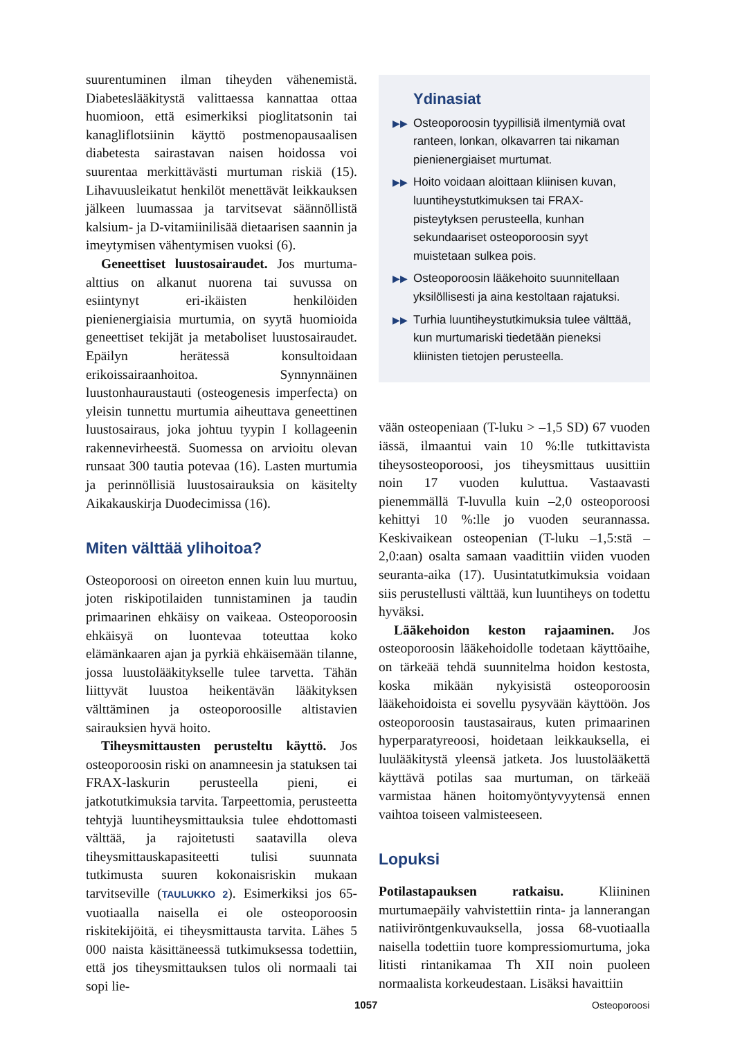suurentuminen ilman tiheyden vähenemistä. Diabeteslääkitystä valittaessa kannattaa ottaa huomioon, että esimerkiksi pioglitatsonin tai kanagliflotsiinin käyttö postmenopausaalisen diabetesta sairastavan naisen hoidossa voi suurentaa merkittävästi murtuman riskiä (15). Lihavuusleikatut henkilöt menettävät leikkauksen jälkeen luumassaa ja tarvitsevat säännöllistä kalsium- ja D-vitamiinilisää dietaarisen saannin ja imeytymisen vähentymisen vuoksi (6).
Geneettiset luustosairaudet. Jos murtuma-alttius on alkanut nuorena tai suvussa on esiintynyt eri-ikäisten henkilöiden pienienergiaisia murtumia, on syytä huomioida geneettiset tekijät ja metaboliset luustosairaudet. Epäilyn herätessä konsultoidaan erikoissairaanhoitoa. Synnynnäinen luustonhauraustauti (osteogenesis imperfecta) on yleisin tunnettu murtumia aiheuttava geneettinen luustosairaus, joka johtuu tyypin I kollageenin rakennevirheestä. Suomessa on arvioitu olevan runsaat 300 tautia potevaa (16). Lasten murtumia ja perinnöllisiä luustosairauksia on käsitelty Aikakauskirja Duodecimissa (16).
Miten välttää ylihoitoa?
Osteoporoosi on oireeton ennen kuin luu murtuu, joten riskipotilaiden tunnistaminen ja taudin primaarinen ehkäisy on vaikeaa. Osteoporoosin ehkäisyä on luontevaa toteuttaa koko elämänkaaren ajan ja pyrkiä ehkäisemään tilanne, jossa luustolääkitykselle tulee tarvetta. Tähän liittyvät luustoa heikentävän lääkityksen välttäminen ja osteoporoosille altistavien sairauksien hyvä hoito.
Tiheysmittausten perusteltu käyttö. Jos osteoporoosin riski on anamneesin ja statuksen tai FRAX-laskurin perusteella pieni, ei jatkotutkimuksia tarvita. Tarpeettomia, perusteetta tehtyjä luuntiheysmittauksia tulee ehdottomasti välttää, ja rajoitetusti saatavilla oleva tiheysmittauskapasiteetti tulisi suunnata tutkimusta suuren kokonaisriskin mukaan tarvitseville (TAULUKKO 2). Esimerkiksi jos 65-vuotiaalla naisella ei ole osteoporoosin riskitekijöitä, ei tiheysmittausta tarvita. Lähes 5 000 naista käsittäneessä tutkimuksessa todettiin, että jos tiheysmittauksen tulos oli normaali tai sopi lie-
Ydinasiat
▶▶ Osteoporoosin tyypillisiä ilmentymiä ovat ranteen, lonkan, olkavarren tai nikaman pienienergiaiset murtumat.
▶▶ Hoito voidaan aloittaan kliinisen kuvan, luuntiheystutkimuksen tai FRAX-pisteytyksen perusteella, kunhan sekundaariset osteoporoosin syyt muistetaan sulkea pois.
▶▶ Osteoporoosin lääkehoito suunnitellaan yksilöllisesti ja aina kestoltaan rajatuksi.
▶▶ Turhia luuntiheystutkimuksia tulee välttää, kun murtumariski tiedetään pieneksi kliinisten tietojen perusteella.
vään osteopeniaan (T-luku > –1,5 SD) 67 vuoden iässä, ilmaantui vain 10 %:lle tutkittavista tiheysosteoporoosi, jos tiheysmittaus uusittiin noin 17 vuoden kuluttua. Vastaavasti pienemmällä T-luvulla kuin –2,0 osteoporoosi kehittyi 10 %:lle jo vuoden seurannassa. Keskivaikean osteopenian (T-luku –1,5:stä –2,0:aan) osalta samaan vaadittiin viiden vuoden seuranta-aika (17). Uusintatutkimuksia voidaan siis perustellusti välttää, kun luuntiheys on todettu hyväksi.
Lääkehoidon keston rajaaminen. Jos osteoporoosin lääkehoidolle todetaan käyttöaihe, on tärkeää tehdä suunnitelma hoidon kestosta, koska mikään nykyisistä osteoporoosin lääkehoidoista ei sovellu pysyvään käyttöön. Jos osteoporoosin taustasairaus, kuten primaarinen hyperparatyreoosi, hoidetaan leikkauksella, ei luulääkitystä yleensä jatketa. Jos luustolääkettä käyttävä potilas saa murtuman, on tärkeää varmistaa hänen hoitomyöntyvyytensä ennen vaihtoa toiseen valmisteeseen.
Lopuksi
Potilastapauksen ratkaisu. Kliininen murtumaepäily vahvistettiin rinta- ja lannerangan natiiviröntgenkuvauksella, jossa 68-vuotiaalla naisella todettiin tuore kompressiomurtuma, joka litisti rintanikamaa Th XII noin puoleen normaalista korkeudestaan. Lisäksi havaittiin
1057 Osteoporoosi